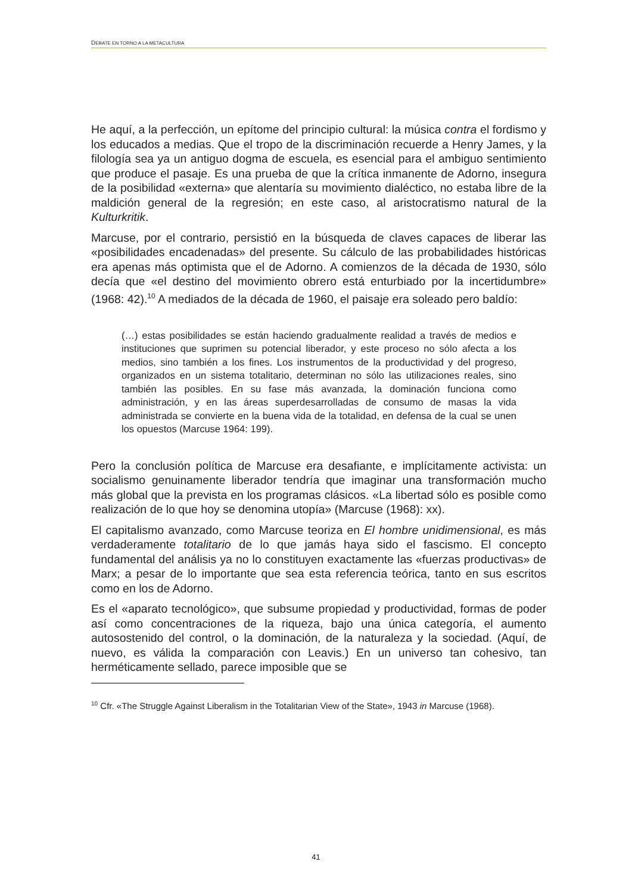DEBATE EN TORNO A LA METACULTURA
He aquí, a la perfección, un epítome del principio cultural: la música contra el fordismo y los educados a medias. Que el tropo de la discriminación recuerde a Henry James, y la filología sea ya un antiguo dogma de escuela, es esencial para el ambiguo sentimiento que produce el pasaje. Es una prueba de que la crítica inmanente de Adorno, insegura de la posibilidad «externa» que alentaría su movimiento dialéctico, no estaba libre de la maldición general de la regresión; en este caso, al aristocratismo natural de la Kulturkritik.
Marcuse, por el contrario, persistió en la búsqueda de claves capaces de liberar las «posibilidades encadenadas» del presente. Su cálculo de las probabilidades históricas era apenas más optimista que el de Adorno. A comienzos de la década de 1930, sólo decía que «el destino del movimiento obrero está enturbiado por la incertidumbre» (1968: 42).<sup>10</sup> A mediados de la década de 1960, el paisaje era soleado pero baldío:
(…) estas posibilidades se están haciendo gradualmente realidad a través de medios e instituciones que suprimen su potencial liberador, y este proceso no sólo afecta a los medios, sino también a los fines. Los instrumentos de la productividad y del progreso, organizados en un sistema totalitario, determinan no sólo las utilizaciones reales, sino también las posibles. En su fase más avanzada, la dominación funciona como administración, y en las áreas superdesarrolladas de consumo de masas la vida administrada se convierte en la buena vida de la totalidad, en defensa de la cual se unen los opuestos (Marcuse 1964: 199).
Pero la conclusión política de Marcuse era desafiante, e implícitamente activista: un socialismo genuinamente liberador tendría que imaginar una transformación mucho más global que la prevista en los programas clásicos. «La libertad sólo es posible como realización de lo que hoy se denomina utopía» (Marcuse (1968): xx).
El capitalismo avanzado, como Marcuse teoriza en El hombre unidimensional, es más verdaderamente totalitario de lo que jamás haya sido el fascismo. El concepto fundamental del análisis ya no lo constituyen exactamente las «fuerzas productivas» de Marx; a pesar de lo importante que sea esta referencia teórica, tanto en sus escritos como en los de Adorno.
Es el «aparato tecnológico», que subsume propiedad y productividad, formas de poder así como concentraciones de la riqueza, bajo una única categoría, el aumento autosostenido del control, o la dominación, de la naturaleza y la sociedad. (Aquí, de nuevo, es válida la comparación con Leavis.) En un universo tan cohesivo, tan herméticamente sellado, parece imposible que se
<sup>10</sup> Cfr. «The Struggle Against Liberalism in the Totalitarian View of the State», 1943 in Marcuse (1968).
41